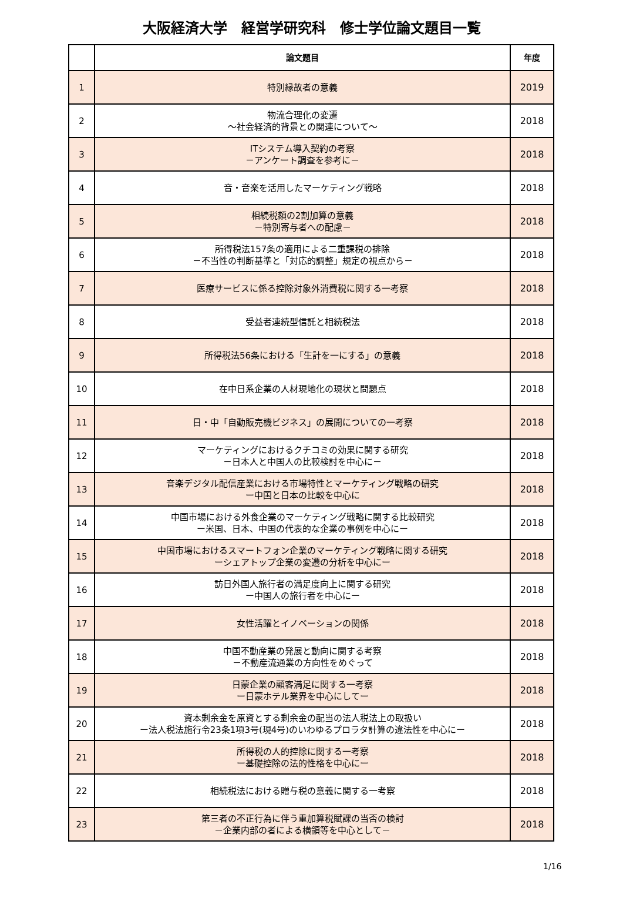大阪経済大学　経営学研究科　修士学位論文題目一覧
| | 論文題目 | 年度 |
| --- | --- | --- |
| 1 | 特別縁故者の意義 | 2019 |
| 2 | 物流合理化の変遷 ～社会経済的背景との関連について～ | 2018 |
| 3 | ITシステム導入契約の考察 －アンケート調査を参考に－ | 2018 |
| 4 | 音・音楽を活用したマーケティング戦略 | 2018 |
| 5 | 相続税額の2割加算の意義 －特別寄与者への配慮－ | 2018 |
| 6 | 所得税法157条の適用による二重課税の排除 －不当性の判断基準と「対応的調整」規定の視点から－ | 2018 |
| 7 | 医療サービスに係る控除対象外消費税に関する一考察 | 2018 |
| 8 | 受益者連続型信託と相続税法 | 2018 |
| 9 | 所得税法56条における「生計を一にする」の意義 | 2018 |
| 10 | 在中日系企業の人材現地化の現状と問題点 | 2018 |
| 11 | 日・中「自動販売機ビジネス」の展開についての一考察 | 2018 |
| 12 | マーケティングにおけるクチコミの効果に関する研究 －日本人と中国人の比較検討を中心に－ | 2018 |
| 13 | 音楽デジタル配信産業における市場特性とマーケティング戦略の研究 ー中国と日本の比較を中心に | 2018 |
| 14 | 中国市場における外食企業のマーケティング戦略に関する比較研究 ー米国、日本、中国の代表的な企業の事例を中心にー | 2018 |
| 15 | 中国市場におけるスマートフォン企業のマーケティング戦略に関する研究 ーシェアトップ企業の変遷の分析を中心にー | 2018 |
| 16 | 訪日外国人旅行者の満足度向上に関する研究 ー中国人の旅行者を中心にー | 2018 |
| 17 | 女性活躍とイノベーションの関係 | 2018 |
| 18 | 中国不動産業の発展と動向に関する考察 －不動産流通業の方向性をめぐって | 2018 |
| 19 | 日蒙企業の顧客満足に関する一考察 ー日蒙ホテル業界を中心にしてー | 2018 |
| 20 | 資本剰余金を原資とする剰余金の配当の法人税法上の取扱い ー法人税法施行令23条1項3号(現4号)のいわゆるプロラタ計算の違法性を中心にー | 2018 |
| 21 | 所得税の人的控除に関する一考察 ー基礎控除の法的性格を中心にー | 2018 |
| 22 | 相続税法における贈与税の意義に関する一考察 | 2018 |
| 23 | 第三者の不正行為に伴う重加算税賦課の当否の検討 －企業内部の者による横領等を中心として－ | 2018 |
1/16